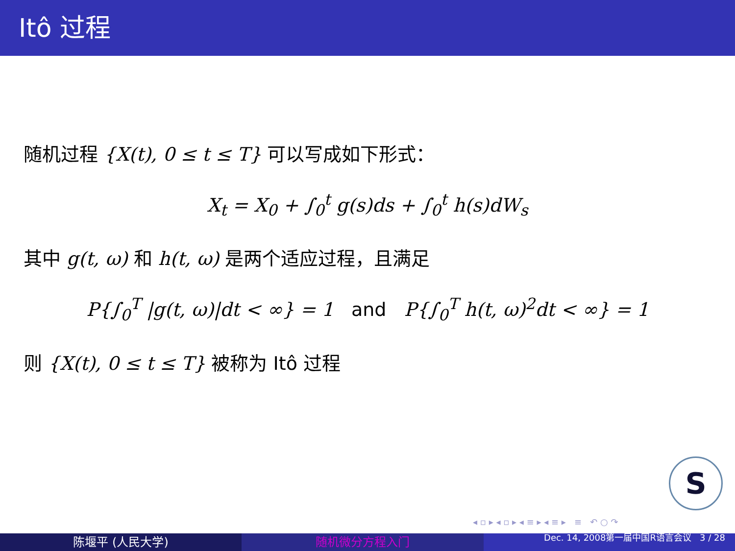Itô 过程
随机过程 {X(t), 0 ≤ t ≤ T} 可以写成如下形式：
X<sub>t</sub> = X<sub>0</sub> + ∫<sub>0</sub><sup>t</sup> g(s)ds + ∫<sub>0</sub><sup>t</sup> h(s)dW<sub>s</sub>
其中 g(t, ω) 和 h(t, ω) 是两个适应过程，且满足
P{∫<sub>0</sub><sup>T</sup> |g(t, ω)|dt < ∞} = 1 and P{∫<sub>0</sub><sup>T</sup> h(t, ω)<sup>2</sup>dt < ∞} = 1
则 {X(t), 0 ≤ t ≤ T} 被称为 Itô 过程
S
◂ ▫ ▸ ◂ ▫ ▸ ◂ ≡ ▸ ◂ ≡ ▸ ≡ ↶ ○ ↷
陈堰平 (人民大学) 随机微分方程入门
Dec. 14, 2008第一届中国R语言会议 3 / 28